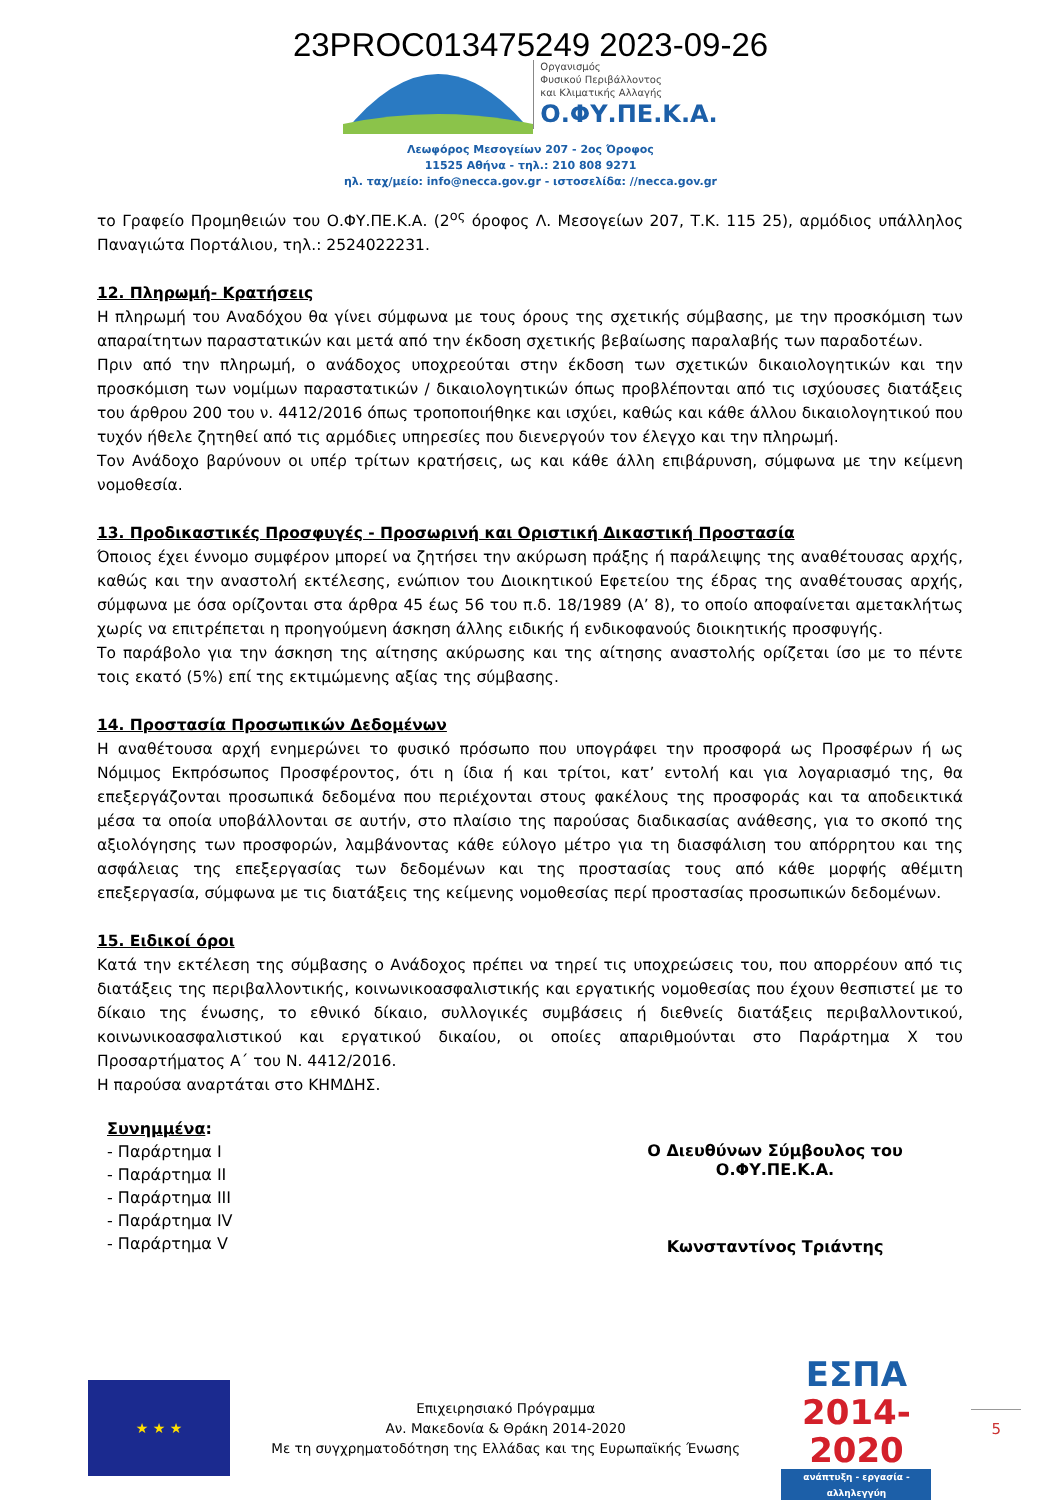23PROC013475249 2023-09-26
Οργανισμός
Φυσικού Περιβάλλοντος
και Κλιματικής Αλλαγής
Ο.ΦΥ.ΠΕ.Κ.Α.
Λεωφόρος Μεσογείων 207 - 2ος Όροφος
11525 Αθήνα - τηλ.: 210 808 9271
ηλ. ταχ/μείο: info@necca.gov.gr - ιστοσελίδα: //necca.gov.gr
το Γραφείο Προμηθειών του Ο.ΦΥ.ΠΕ.Κ.Α. (2<sup>ος</sup> όροφος Λ. Μεσογείων 207, Τ.Κ. 115 25), αρμόδιος υπάλληλος Παναγιώτα Πορτάλιου, τηλ.: 2524022231.
12. Πληρωμή- Κρατήσεις
Η πληρωμή του Αναδόχου θα γίνει σύμφωνα με τους όρους της σχετικής σύμβασης, με την προσκόμιση των απαραίτητων παραστατικών και μετά από την έκδοση σχετικής βεβαίωσης παραλαβής των παραδοτέων.
Πριν από την πληρωμή, ο ανάδοχος υποχρεούται στην έκδοση των σχετικών δικαιολογητικών και την προσκόμιση των νομίμων παραστατικών / δικαιολογητικών όπως προβλέπονται από τις ισχύουσες διατάξεις του άρθρου 200 του ν. 4412/2016 όπως τροποποιήθηκε και ισχύει, καθώς και κάθε άλλου δικαιολογητικού που τυχόν ήθελε ζητηθεί από τις αρμόδιες υπηρεσίες που διενεργούν τον έλεγχο και την πληρωμή.
Τον Ανάδοχο βαρύνουν οι υπέρ τρίτων κρατήσεις, ως και κάθε άλλη επιβάρυνση, σύμφωνα με την κείμενη νομοθεσία.
13. Προδικαστικές Προσφυγές - Προσωρινή και Οριστική Δικαστική Προστασία
Όποιος έχει έννομο συμφέρον μπορεί να ζητήσει την ακύρωση πράξης ή παράλειψης της αναθέτουσας αρχής, καθώς και την αναστολή εκτέλεσης, ενώπιον του Διοικητικού Εφετείου της έδρας της αναθέτουσας αρχής, σύμφωνα με όσα ορίζονται στα άρθρα 45 έως 56 του π.δ. 18/1989 (Α’ 8), το οποίο αποφαίνεται αμετακλήτως χωρίς να επιτρέπεται η προηγούμενη άσκηση άλλης ειδικής ή ενδικοφανούς διοικητικής προσφυγής.
Το παράβολο για την άσκηση της αίτησης ακύρωσης και της αίτησης αναστολής ορίζεται ίσο με το πέντε τοις εκατό (5%) επί της εκτιμώμενης αξίας της σύμβασης.
14. Προστασία Προσωπικών Δεδομένων
Η αναθέτουσα αρχή ενημερώνει το φυσικό πρόσωπο που υπογράφει την προσφορά ως Προσφέρων ή ως Νόμιμος Εκπρόσωπος Προσφέροντος, ότι η ίδια ή και τρίτοι, κατ’ εντολή και για λογαριασμό της, θα επεξεργάζονται προσωπικά δεδομένα που περιέχονται στους φακέλους της προσφοράς και τα αποδεικτικά μέσα τα οποία υποβάλλονται σε αυτήν, στο πλαίσιο της παρούσας διαδικασίας ανάθεσης, για το σκοπό της αξιολόγησης των προσφορών, λαμβάνοντας κάθε εύλογο μέτρο για τη διασφάλιση του απόρρητου και της ασφάλειας της επεξεργασίας των δεδομένων και της προστασίας τους από κάθε μορφής αθέμιτη επεξεργασία, σύμφωνα με τις διατάξεις της κείμενης νομοθεσίας περί προστασίας προσωπικών δεδομένων.
15. Ειδικοί όροι
Κατά την εκτέλεση της σύμβασης ο Ανάδοχος πρέπει να τηρεί τις υποχρεώσεις του, που απορρέουν από τις διατάξεις της περιβαλλοντικής, κοινωνικοασφαλιστικής και εργατικής νομοθεσίας που έχουν θεσπιστεί με το δίκαιο της ένωσης, το εθνικό δίκαιο, συλλογικές συμβάσεις ή διεθνείς διατάξεις περιβαλλοντικού, κοινωνικοασφαλιστικού και εργατικού δικαίου, οι οποίες απαριθμούνται στο Παράρτημα Χ του Προσαρτήματος Α΄ του Ν. 4412/2016.
Η παρούσα αναρτάται στο ΚΗΜΔΗΣ.
Συνημμένα:
- Παράρτημα Ι
- Παράρτημα ΙΙ
- Παράρτημα ΙΙΙ
- Παράρτημα ΙV
- Παράρτημα V
Ο Διευθύνων Σύμβουλος του Ο.ΦΥ.ΠΕ.Κ.Α.
Κωνσταντίνος Τριάντης
★ ★ ★
Επιχειρησιακό Πρόγραμμα
Αν. Μακεδονία & Θράκη 2014-2020
Με τη συγχρηματοδότηση της Ελλάδας και της Ευρωπαϊκής Ένωσης
ΕΣΠΑ
2014-2020
ανάπτυξη - εργασία - αλληλεγγύη
5